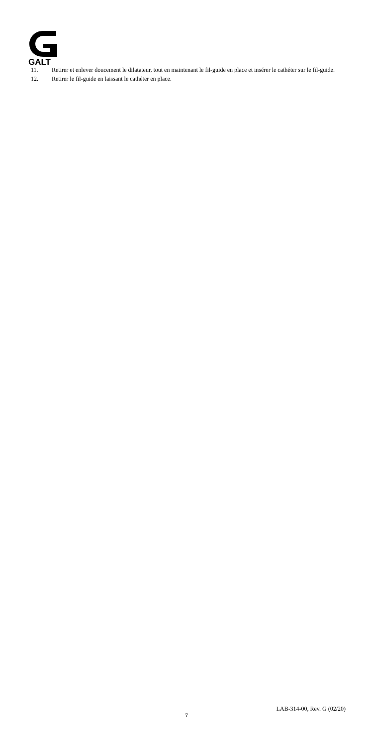GALT
11. Retirer et enlever doucement le dilatateur, tout en maintenant le fil-guide en place et insérer le cathéter sur le fil-guide.
12. Retirer le fil-guide en laissant le cathéter en place.
LAB-314-00, Rev. G (02/20)
7